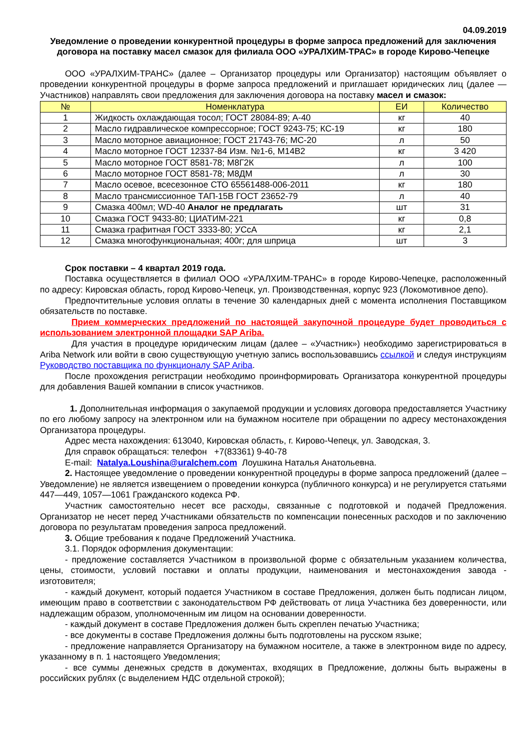04.09.2019
Уведомление о проведении конкурентной процедуры в форме запроса предложений для заключения договора на поставку масел смазок для филиала ООО «УРАЛХИМ-ТРАС» в городе Кирово-Чепецке
ООО «УРАЛХИМ-ТРАНС» (далее – Организатор процедуры или Организатор) настоящим объявляет о проведении конкурентной процедуры в форме запроса предложений и приглашает юридических лиц (далее — Участников) направлять свои предложения для заключения договора на поставку масел и смазок:
| № | Номенклатура | ЕИ | Количество |
| --- | --- | --- | --- |
| 1 | Жидкость охлаждающая тосол; ГОСТ 28084-89; А-40 | кг | 40 |
| 2 | Масло гидравлическое компрессорное; ГОСТ 9243-75; КС-19 | кг | 180 |
| 3 | Масло моторное авиационное; ГОСТ 21743-76; МС-20 | л | 50 |
| 4 | Масло моторное ГОСТ 12337-84 Изм. №1-6, М14В2 | кг | 3 420 |
| 5 | Масло моторное ГОСТ 8581-78; М8Г2К | л | 100 |
| 6 | Масло моторное ГОСТ 8581-78; М8ДМ | л | 30 |
| 7 | Масло осевое, всесезонное СТО 65561488-006-2011 | кг | 180 |
| 8 | Масло трансмиссионное ТАП-15В ГОСТ 23652-79 | л | 40 |
| 9 | Смазка 400мл; WD-40 Аналог не предлагать | шт | 31 |
| 10 | Смазка ГОСТ 9433-80; ЦИАТИМ-221 | кг | 0,8 |
| 11 | Смазка графитная ГОСТ 3333-80; УСсА | кг | 2,1 |
| 12 | Смазка многофункциональная; 400г; для шприца | шт | 3 |
Срок поставки – 4 квартал 2019 года.
Поставка осуществляется в филиал ООО «УРАЛХИМ-ТРАНС» в городе Кирово-Чепецке, расположенный по адресу: Кировская область, город Кирово-Чепецк, ул. Производственная, корпус 923 (Локомотивное депо).
Предпочтительные условия оплаты в течение 30 календарных дней с момента исполнения Поставщиком обязательств по поставке.
Прием коммерческих предложений по настоящей закупочной процедуре будет проводиться с использованием электронной площадки SAP Ariba.
Для участия в процедуре юридическим лицам (далее – «Участник») необходимо зарегистрироваться в Ariba Network или войти в свою существующую учетную запись воспользовавшись ссылкой и следуя инструкциям Руководство поставщика по функционалу SAP Ariba.
После прохождения регистрации необходимо проинформировать Организатора конкурентной процедуры для добавления Вашей компании в список участников.
1. Дополнительная информация о закупаемой продукции и условиях договора предоставляется Участнику по его любому запросу на электронном или на бумажном носителе при обращении по адресу местонахождения Организатора процедуры.
Адрес места нахождения: 613040, Кировская область, г. Кирово-Чепецк, ул. Заводская, 3.
Для справок обращаться: телефон +7(83361) 9-40-78
E-mail: Natalya.Loushina@uralchem.com Лоушкина Наталья Анатольевна.
2. Настоящее уведомление о проведении конкурентной процедуры в форме запроса предложений (далее – Уведомление) не является извещением о проведении конкурса (публичного конкурса) и не регулируется статьями 447—449, 1057—1061 Гражданского кодекса РФ.
Участник самостоятельно несет все расходы, связанные с подготовкой и подачей Предложения. Организатор не несет перед Участниками обязательств по компенсации понесенных расходов и по заключению договора по результатам проведения запроса предложений.
3. Общие требования к подаче Предложений Участника.
3.1. Порядок оформления документации:
- предложение составляется Участником в произвольной форме с обязательным указанием количества, цены, стоимости, условий поставки и оплаты продукции, наименования и местонахождения завода - изготовителя;
- каждый документ, который подается Участником в составе Предложения, должен быть подписан лицом, имеющим право в соответствии с законодательством РФ действовать от лица Участника без доверенности, или надлежащим образом, уполномоченным им лицом на основании доверенности.
- каждый документ в составе Предложения должен быть скреплен печатью Участника;
- все документы в составе Предложения должны быть подготовлены на русском языке;
- предложение направляется Организатору на бумажном носителе, а также в электронном виде по адресу, указанному в п. 1 настоящего Уведомления;
- все суммы денежных средств в документах, входящих в Предложение, должны быть выражены в российских рублях (с выделением НДС отдельной строкой);